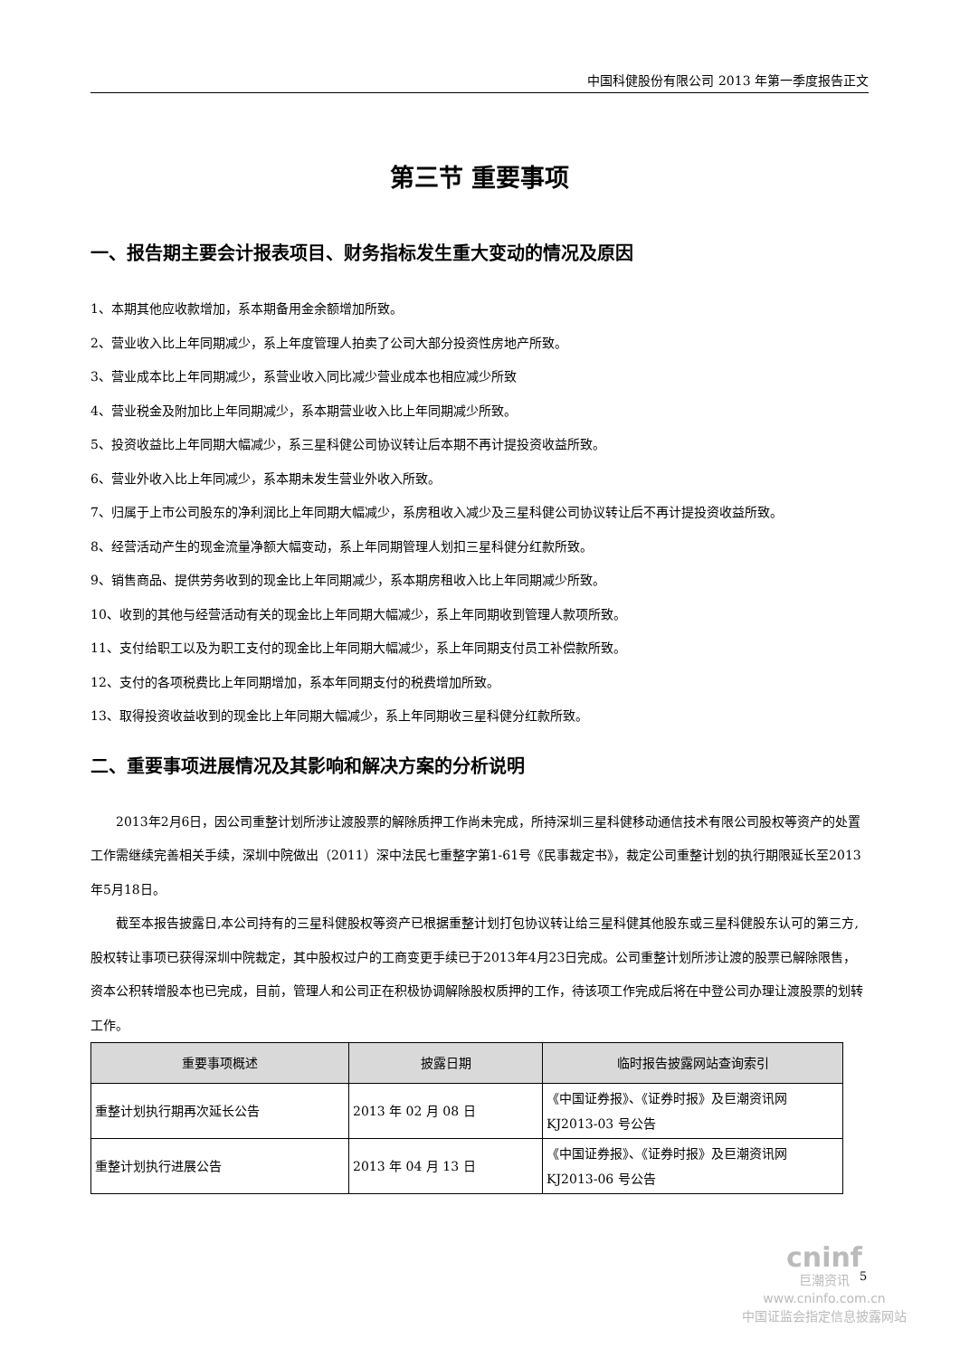中国科健股份有限公司 2013 年第一季度报告正文
第三节 重要事项
一、报告期主要会计报表项目、财务指标发生重大变动的情况及原因
1、本期其他应收款增加，系本期备用金余额增加所致。
2、营业收入比上年同期减少，系上年度管理人拍卖了公司大部分投资性房地产所致。
3、营业成本比上年同期减少，系营业收入同比减少营业成本也相应减少所致
4、营业税金及附加比上年同期减少，系本期营业收入比上年同期减少所致。
5、投资收益比上年同期大幅减少，系三星科健公司协议转让后本期不再计提投资收益所致。
6、营业外收入比上年同减少，系本期未发生营业外收入所致。
7、归属于上市公司股东的净利润比上年同期大幅减少，系房租收入减少及三星科健公司协议转让后不再计提投资收益所致。
8、经营活动产生的现金流量净额大幅变动，系上年同期管理人划扣三星科健分红款所致。
9、销售商品、提供劳务收到的现金比上年同期减少，系本期房租收入比上年同期减少所致。
10、收到的其他与经营活动有关的现金比上年同期大幅减少，系上年同期收到管理人款项所致。
11、支付给职工以及为职工支付的现金比上年同期大幅减少，系上年同期支付员工补偿款所致。
12、支付的各项税费比上年同期增加，系本年同期支付的税费增加所致。
13、取得投资收益收到的现金比上年同期大幅减少，系上年同期收三星科健分红款所致。
二、重要事项进展情况及其影响和解决方案的分析说明
2013年2月6日，因公司重整计划所涉让渡股票的解除质押工作尚未完成，所持深圳三星科健移动通信技术有限公司股权等资产的处置工作需继续完善相关手续，深圳中院做出（2011）深中法民七重整字第1-61号《民事裁定书》，裁定公司重整计划的执行期限延长至2013年5月18日。
截至本报告披露日,本公司持有的三星科健股权等资产已根据重整计划打包协议转让给三星科健其他股东或三星科健股东认可的第三方,股权转让事项已获得深圳中院裁定，其中股权过户的工商变更手续已于2013年4月23日完成。公司重整计划所涉让渡的股票已解除限售，资本公积转增股本也已完成，目前，管理人和公司正在积极协调解除股权质押的工作，待该项工作完成后将在中登公司办理让渡股票的划转工作。
| 重要事项概述 | 披露日期 | 临时报告披露网站查询索引 |
| --- | --- | --- |
| 重整计划执行期再次延长公告 | 2013 年 02 月 08 日 | 《中国证券报》、《证券时报》及巨潮资讯网 KJ2013-03 号公告 |
| 重整计划执行进展公告 | 2013 年 04 月 13 日 | 《中国证券报》、《证券时报》及巨潮资讯网 KJ2013-06 号公告 |
5
cninf
巨潮资讯
www.cninfo.com.cn
中国证监会指定信息披露网站